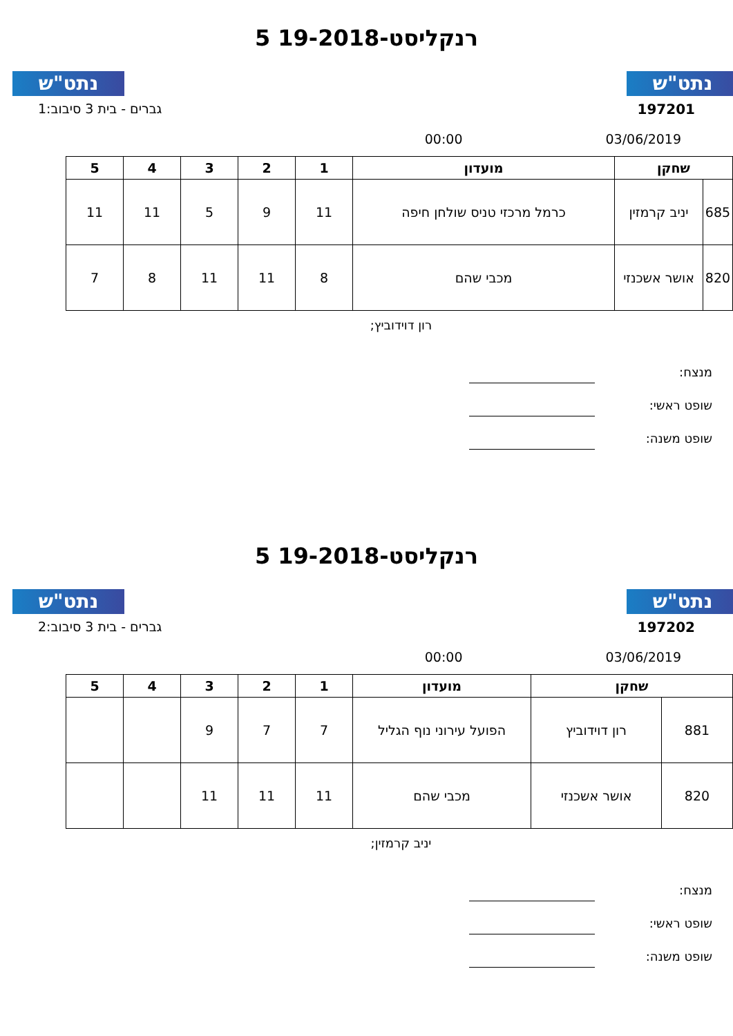נתט"ש נתט"ש
רנקליסט-19-2018 5
197201 גברים - בית 3 סיבוב:1
03/06/2019 00:00
| שחקן | | מועדון | 1 | 2 | 3 | 4 | 5 |
| --- | --- | --- | --- | --- | --- | --- | --- |
| 685 | יניב קרמזין | כרמל מרכזי טניס שולחן חיפה | 11 | 9 | 5 | 11 | 11 |
| 820 | אושר אשכנזי | מכבי שהם | 8 | 11 | 11 | 8 | 7 |
רון דוידוביץ;
מנצח:
שופט ראשי:
שופט משנה:
נתט"ש נתט"ש
רנקליסט-19-2018 5
197202 גברים - בית 3 סיבוב:2
03/06/2019 00:00
| שחקן | | מועדון | 1 | 2 | 3 | 4 | 5 |
| --- | --- | --- | --- | --- | --- | --- | --- |
| 881 | רון דוידוביץ | הפועל עירוני נוף הגליל | 7 | 7 | 9 | | |
| 820 | אושר אשכנזי | מכבי שהם | 11 | 11 | 11 | | |
יניב קרמזין;
מנצח:
שופט ראשי:
שופט משנה: